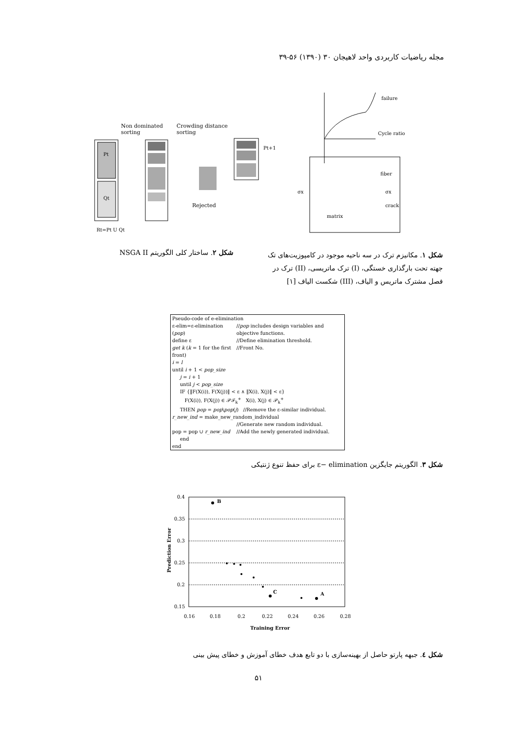مجله ریاضیات کاربردی واحد لاهیجان ۳۰ (۱۳۹۰) ۵۶-۳۹
Non dominated
sorting
Crowding distance
sorting
Pt
Qt
Pt+1
Rejected
Rt=Pt U Qt
failure
Cycle ratio
σx
σx
crack
matrix
fiber
شکل ۱. مکانیزم ترک در سه ناحیه موجود در کامپوزیت‌های تک جهته تحت بارگذاری خستگی، (I) ترک ماتریسی، (II) ترک در فصل مشترک ماتریس و الیاف، (III) شکست الیاف [۱]
شکل ۲. ساختار کلی الگوریتم NSGA II
| Pseudo-code of e-elimination | |
| ε-elim=ε-elimination ( pop ) | // pop includes design variables and objective functions. |
| define ε | //Define elimination threshold. |
| get k ( k = 1 for the first front) | //Front No. |
| i = l until i + 1 < pop_size j = i + 1 until j < pop_size IF {‖F(X(i)), F(X(j))‖ < ε ∧ ‖X(i), X(j)‖ < ε} F(X(i)), F(X(j)) ∈ 𝒫ℱ<sub>k</sub><sup>+</sup> X(i), X(j) ∈ 𝒫<sub>k</sub><sup>+</sup> THEN pop = pop \ pop ( j ) //Remove the ε-similar individual. | |
| r_new_ind = make_new_random_individual | |
| | //Generate new random individual. |
| pop = pop ∪ r_new_ind end | //Add the newly generated individual. |
| end | |
شکل ۳. الگوریتم جایگزین ε− elimination برای حفظ تنوع ژنتیکی
0.4
0.35
0.3
0.25
0.2
0.15
0.16
0.18
0.2
0.22
0.24
0.26
0.28
Training Error
Prediction Error
B
C
A
شکل ٤. جبهه پارتو حاصل از بهینه‌سازی با دو تابع هدف خطای آموزش و خطای پیش بینی
۵۱